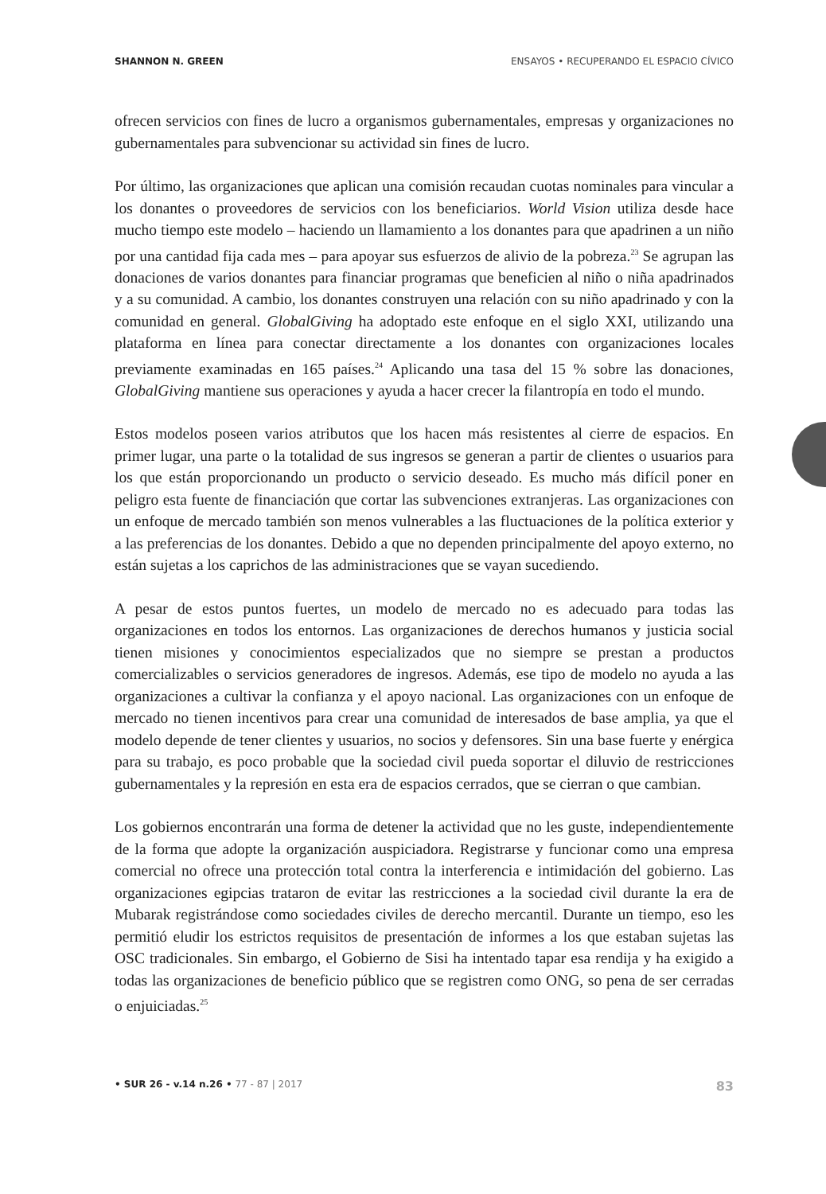SHANNON N. GREEN ENSAYOS • RECUPERANDO EL ESPACIO CÍVICO
ofrecen servicios con fines de lucro a organismos gubernamentales, empresas y organizaciones no gubernamentales para subvencionar su actividad sin fines de lucro.
Por último, las organizaciones que aplican una comisión recaudan cuotas nominales para vincular a los donantes o proveedores de servicios con los beneficiarios. World Vision utiliza desde hace mucho tiempo este modelo – haciendo un llamamiento a los donantes para que apadrinen a un niño por una cantidad fija cada mes – para apoyar sus esfuerzos de alivio de la pobreza.<sup>23</sup> Se agrupan las donaciones de varios donantes para financiar programas que beneficien al niño o niña apadrinados y a su comunidad. A cambio, los donantes construyen una relación con su niño apadrinado y con la comunidad en general. GlobalGiving ha adoptado este enfoque en el siglo XXI, utilizando una plataforma en línea para conectar directamente a los donantes con organizaciones locales previamente examinadas en 165 países.<sup>24</sup> Aplicando una tasa del 15 % sobre las donaciones, GlobalGiving mantiene sus operaciones y ayuda a hacer crecer la filantropía en todo el mundo.
Estos modelos poseen varios atributos que los hacen más resistentes al cierre de espacios. En primer lugar, una parte o la totalidad de sus ingresos se generan a partir de clientes o usuarios para los que están proporcionando un producto o servicio deseado. Es mucho más difícil poner en peligro esta fuente de financiación que cortar las subvenciones extranjeras. Las organizaciones con un enfoque de mercado también son menos vulnerables a las fluctuaciones de la política exterior y a las preferencias de los donantes. Debido a que no dependen principalmente del apoyo externo, no están sujetas a los caprichos de las administraciones que se vayan sucediendo.
A pesar de estos puntos fuertes, un modelo de mercado no es adecuado para todas las organizaciones en todos los entornos. Las organizaciones de derechos humanos y justicia social tienen misiones y conocimientos especializados que no siempre se prestan a productos comercializables o servicios generadores de ingresos. Además, ese tipo de modelo no ayuda a las organizaciones a cultivar la confianza y el apoyo nacional. Las organizaciones con un enfoque de mercado no tienen incentivos para crear una comunidad de interesados de base amplia, ya que el modelo depende de tener clientes y usuarios, no socios y defensores. Sin una base fuerte y enérgica para su trabajo, es poco probable que la sociedad civil pueda soportar el diluvio de restricciones gubernamentales y la represión en esta era de espacios cerrados, que se cierran o que cambian.
Los gobiernos encontrarán una forma de detener la actividad que no les guste, independientemente de la forma que adopte la organización auspiciadora. Registrarse y funcionar como una empresa comercial no ofrece una protección total contra la interferencia e intimidación del gobierno. Las organizaciones egipcias trataron de evitar las restricciones a la sociedad civil durante la era de Mubarak registrándose como sociedades civiles de derecho mercantil. Durante un tiempo, eso les permitió eludir los estrictos requisitos de presentación de informes a los que estaban sujetas las OSC tradicionales. Sin embargo, el Gobierno de Sisi ha intentado tapar esa rendija y ha exigido a todas las organizaciones de beneficio público que se registren como ONG, so pena de ser cerradas o enjuiciadas.<sup>25</sup>
• SUR 26 - v.14 n.26 • 77 - 87 | 2017 83